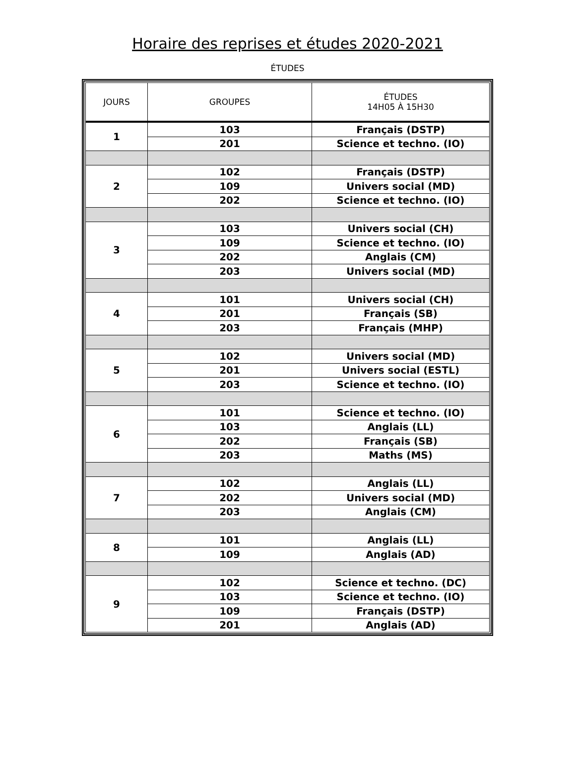Horaire des reprises et études 2020-2021
ÉTUDES
| JOURS | GROUPES | ÉTUDES 14H05 À 15H30 |
| --- | --- | --- |
| 1 | 103 | Français (DSTP) |
| | 201 | Science et techno. (IO) |
| 2 | 102 | Français (DSTP) |
| | 109 | Univers social (MD) |
| | 202 | Science et techno. (IO) |
| 3 | 103 | Univers social (CH) |
| | 109 | Science et techno. (IO) |
| | 202 | Anglais (CM) |
| | 203 | Univers social (MD) |
| 4 | 101 | Univers social (CH) |
| | 201 | Français (SB) |
| | 203 | Français (MHP) |
| 5 | 102 | Univers social (MD) |
| | 201 | Univers social (ESTL) |
| | 203 | Science et techno. (IO) |
| 6 | 101 | Science et techno. (IO) |
| | 103 | Anglais (LL) |
| | 202 | Français (SB) |
| | 203 | Maths (MS) |
| 7 | 102 | Anglais (LL) |
| | 202 | Univers social (MD) |
| | 203 | Anglais (CM) |
| 8 | 101 | Anglais (LL) |
| | 109 | Anglais (AD) |
| 9 | 102 | Science et techno. (DC) |
| | 103 | Science et techno. (IO) |
| | 109 | Français (DSTP) |
| | 201 | Anglais (AD) |